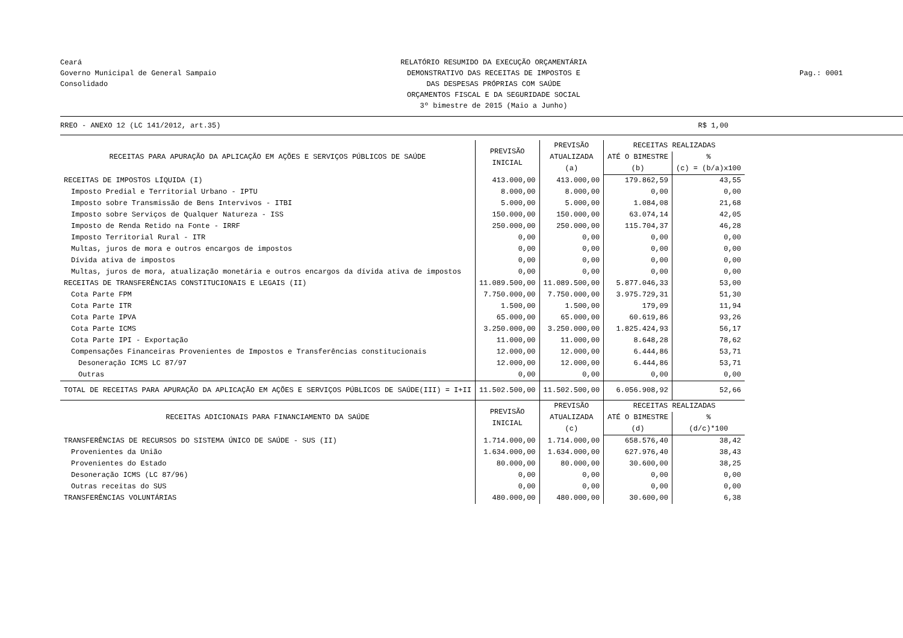Ceará
Governo Municipal de General Sampaio
Consolidado
RELATÓRIO RESUMIDO DA EXECUÇÃO ORÇAMENTÁRIA
DEMONSTRATIVO DAS RECEITAS DE IMPOSTOS E
DAS DESPESAS PRÓPRIAS COM SAÚDE
ORÇAMENTOS FISCAL E DA SEGURIDADE SOCIAL
3º bimestre de 2015 (Maio a Junho)
Pag.: 0001
RREO - ANEXO 12 (LC 141/2012, art.35) R$ 1,00
| RECEITAS PARA APURAÇÃO DA APLICAÇÃO EM AÇÕES E SERVIÇOS PÚBLICOS DE SAÚDE | PREVISÃO INICIAL | PREVISÃO ATUALIZADA (a) | RECEITAS REALIZADAS | |
| --- | --- | --- | --- | --- |
| | | | ATÉ O BIMESTRE (b) | % (c) = (b/a)x100 |
| RECEITAS DE IMPOSTOS LÍQUIDA (I) | 413.000,00 | 413.000,00 | 179.862,59 | 43,55 |
| Imposto Predial e Territorial Urbano - IPTU | 8.000,00 | 8.000,00 | 0,00 | 0,00 |
| Imposto sobre Transmissão de Bens Intervivos - ITBI | 5.000,00 | 5.000,00 | 1.084,08 | 21,68 |
| Imposto sobre Serviços de Qualquer Natureza - ISS | 150.000,00 | 150.000,00 | 63.074,14 | 42,05 |
| Imposto de Renda Retido na Fonte - IRRF | 250.000,00 | 250.000,00 | 115.704,37 | 46,28 |
| Imposto Territorial Rural - ITR | 0,00 | 0,00 | 0,00 | 0,00 |
| Multas, juros de mora e outros encargos de impostos | 0,00 | 0,00 | 0,00 | 0,00 |
| Dívida ativa de impostos | 0,00 | 0,00 | 0,00 | 0,00 |
| Multas, juros de mora, atualização monetária e outros encargos da dívida ativa de impostos | 0,00 | 0,00 | 0,00 | 0,00 |
| RECEITAS DE TRANSFERÊNCIAS CONSTITUCIONAIS E LEGAIS (II) | 11.089.500,00 | 11.089.500,00 | 5.877.046,33 | 53,00 |
| Cota Parte FPM | 7.750.000,00 | 7.750.000,00 | 3.975.729,31 | 51,30 |
| Cota Parte ITR | 1.500,00 | 1.500,00 | 179,09 | 11,94 |
| Cota Parte IPVA | 65.000,00 | 65.000,00 | 60.619,86 | 93,26 |
| Cota Parte ICMS | 3.250.000,00 | 3.250.000,00 | 1.825.424,93 | 56,17 |
| Cota Parte IPI - Exportação | 11.000,00 | 11.000,00 | 8.648,28 | 78,62 |
| Compensações Financeiras Provenientes de Impostos e Transferências constitucionais | 12.000,00 | 12.000,00 | 6.444,86 | 53,71 |
| Desoneração ICMS LC 87/97 | 12.000,00 | 12.000,00 | 6.444,86 | 53,71 |
| Outras | 0,00 | 0,00 | 0,00 | 0,00 |
| TOTAL DE RECEITAS PARA APURAÇÃO DA APLICAÇÃO EM AÇÕES E SERVIÇOS PÚBLICOS DE SAÚDE(III) = I+II | 11.502.500,00 | 11.502.500,00 | 6.056.908,92 | 52,66 |
| RECEITAS ADICIONAIS PARA FINANCIAMENTO DA SAÚDE | PREVISÃO INICIAL | PREVISÃO ATUALIZADA (c) | RECEITAS REALIZADAS | |
| | | | ATÉ O BIMESTRE (d) | % (d/c)*100 |
| TRANSFERÊNCIAS DE RECURSOS DO SISTEMA ÚNICO DE SAÚDE - SUS (II) | 1.714.000,00 | 1.714.000,00 | 658.576,40 | 38,42 |
| Provenientes da União | 1.634.000,00 | 1.634.000,00 | 627.976,40 | 38,43 |
| Provenientes do Estado | 80.000,00 | 80.000,00 | 30.600,00 | 38,25 |
| Desoneração ICMS (LC 87/96) | 0,00 | 0,00 | 0,00 | 0,00 |
| Outras receitas do SUS | 0,00 | 0,00 | 0,00 | 0,00 |
| TRANSFERÊNCIAS VOLUNTÁRIAS | 480.000,00 | 480.000,00 | 30.600,00 | 6,38 |